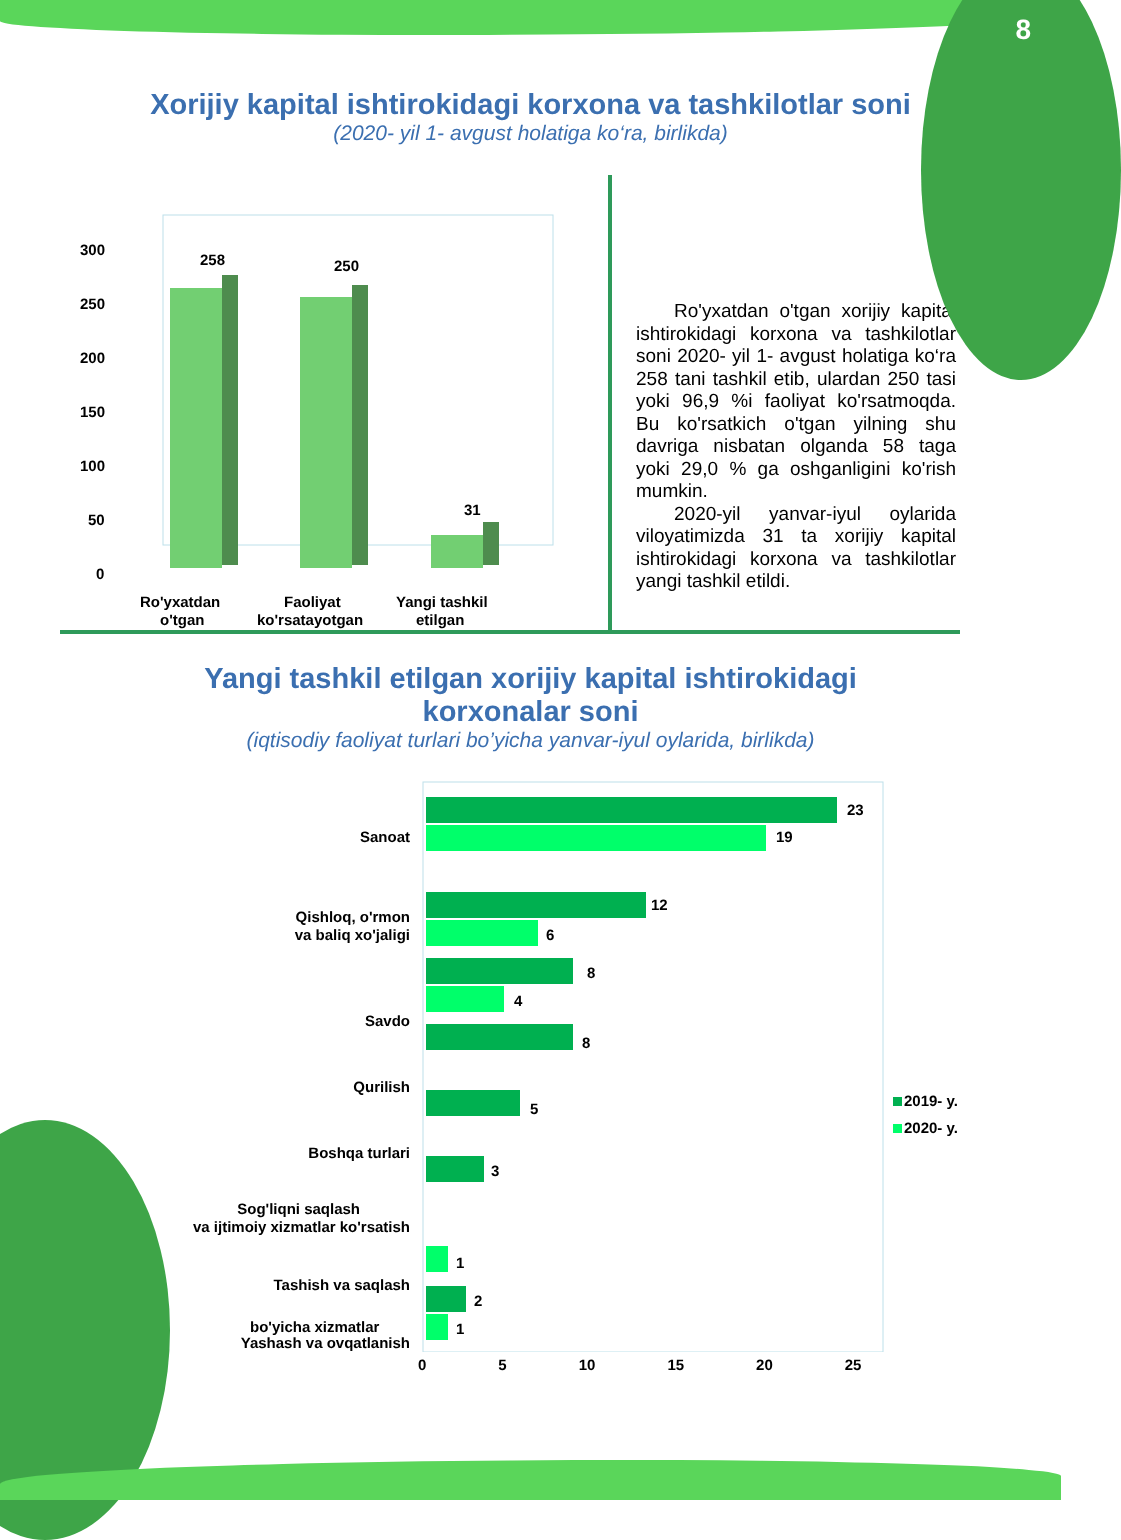8
Xorijiy kapital ishtirokidagi korxona va tashkilotlar soni
(2020- yil 1- avgust holatiga ko‘ra, birlikda)
300
250
200
150
100
50
0
258
250
31
Ro'yxatdan
o'tgan
Faoliyat
ko'rsatayotgan
Yangi tashkil
etilgan
Ro'yxatdan o'tgan xorijiy kapital ishtirokidagi korxona va tashkilotlar soni 2020- yil 1- avgust holatiga ko‘ra 258 tani tashkil etib, ulardan 250 tasi yoki 96,9 %i faoliyat ko'rsatmoqda. Bu ko'rsatkich o'tgan yilning shu davriga nisbatan olganda 58 taga yoki 29,0 % ga oshganligini ko'rish mumkin.
2020-yil yanvar-iyul oylarida viloyatimizda 31 ta xorijiy kapital ishtirokidagi korxona va tashkilotlar yangi tashkil etildi.
Yangi tashkil etilgan xorijiy kapital ishtirokidagi
korxonalar soni
(iqtisodiy faoliyat turlari bo’yicha yanvar-iyul oylarida, birlikda)
23
19
12
6
8
4
8
5
3
1
2
1
Sanoat
Qishloq, o'rmon
va baliq xo'jaligi
Savdo
Qurilish
Boshqa turlari
Sog'liqni saqlash
va ijtimoiy xizmatlar ko'rsatish
Tashish va saqlash
Yashash va ovqatlanish
2019- y.
2020- y.
bo'yicha xizmatlar
0 5 10 15 20 25